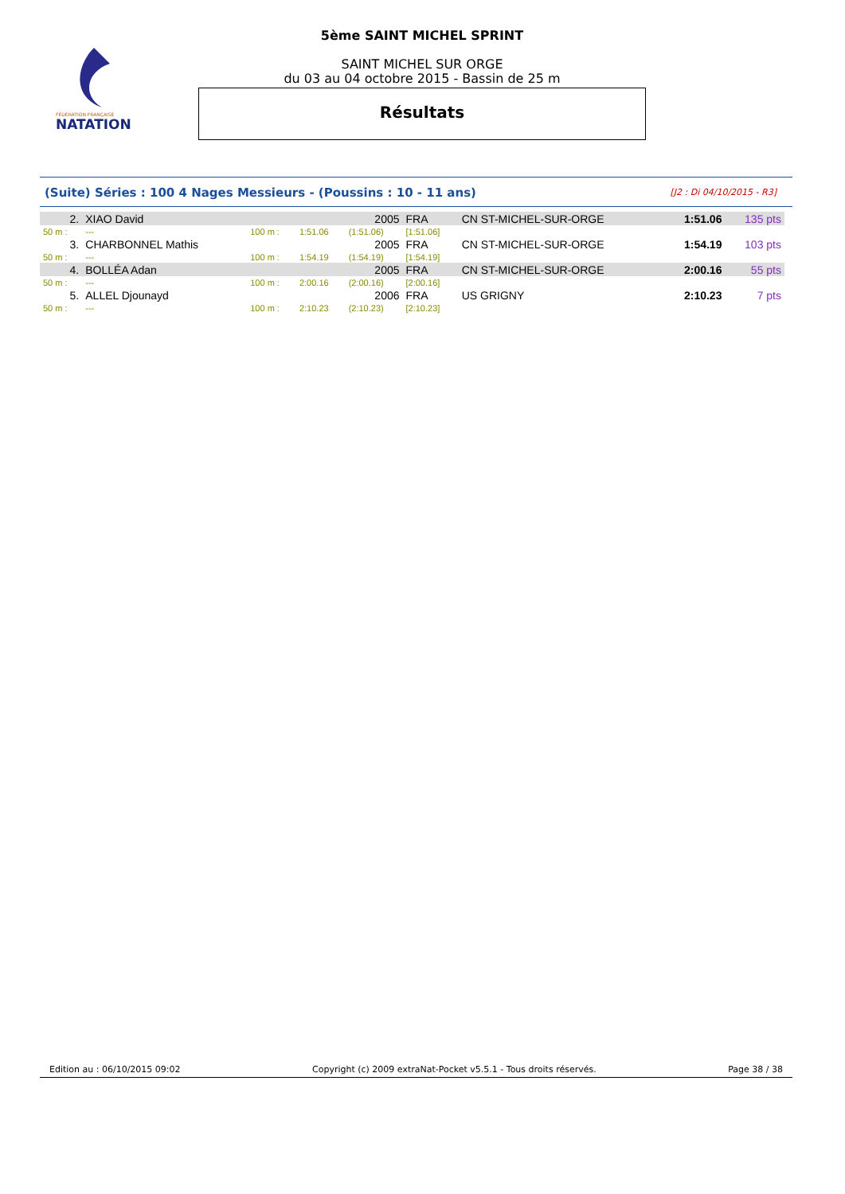FÉDÉRATION FRANÇAISE
NATATION
5ème SAINT MICHEL SPRINT
SAINT MICHEL SUR ORGE
du 03 au 04 octobre 2015 - Bassin de 25 m
Résultats
(Suite) Séries : 100 4 Nages Messieurs - (Poussins : 10 - 11 ans) [J2 : Di 04/10/2015 - R3]
| 2. | XIAO David | | | 2005 | FRA | CN ST-MICHEL-SUR-ORGE | 1:51.06 | 135 pts |
| 50 m : | --- | 100 m : | 1:51.06 | (1:51.06) | [1:51.06] | | | |
| 3. | CHARBONNEL Mathis | | | 2005 | FRA | CN ST-MICHEL-SUR-ORGE | 1:54.19 | 103 pts |
| 50 m : | --- | 100 m : | 1:54.19 | (1:54.19) | [1:54.19] | | | |
| 4. | BOLLÉA Adan | | | 2005 | FRA | CN ST-MICHEL-SUR-ORGE | 2:00.16 | 55 pts |
| 50 m : | --- | 100 m : | 2:00.16 | (2:00.16) | [2:00.16] | | | |
| 5. | ALLEL Djounayd | | | 2006 | FRA | US GRIGNY | 2:10.23 | 7 pts |
| 50 m : | --- | 100 m : | 2:10.23 | (2:10.23) | [2:10.23] | | | |
Edition au : 06/10/2015 09:02 Copyright (c) 2009 extraNat-Pocket v5.5.1 - Tous droits réservés. Page 38 / 38